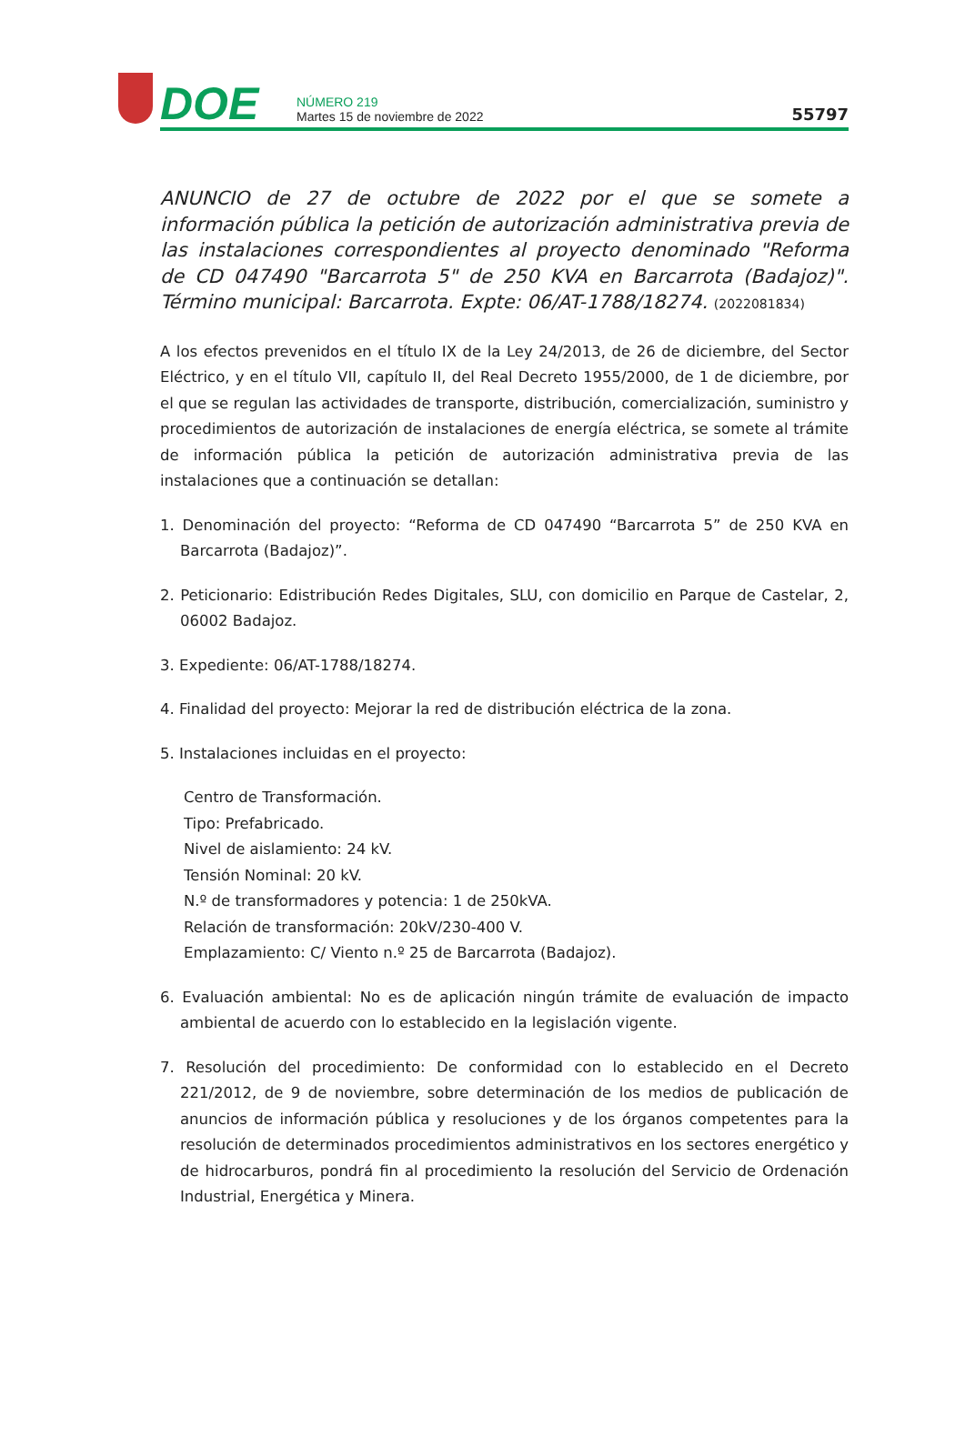DOE
NÚMERO 219
Martes 15 de noviembre de 2022
55797
ANUNCIO de 27 de octubre de 2022 por el que se somete a información pública la petición de autorización administrativa previa de las instalaciones correspondientes al proyecto denominado "Reforma de CD 047490 "Barcarrota 5" de 250 KVA en Barcarrota (Badajoz)". Término municipal: Barcarrota. Expte: 06/AT-1788/18274. (2022081834)
A los efectos prevenidos en el título IX de la Ley 24/2013, de 26 de diciembre, del Sector Eléctrico, y en el título VII, capítulo II, del Real Decreto 1955/2000, de 1 de diciembre, por el que se regulan las actividades de transporte, distribución, comercialización, suministro y procedimientos de autorización de instalaciones de energía eléctrica, se somete al trámite de información pública la petición de autorización administrativa previa de las instalaciones que a continuación se detallan:
1. Denominación del proyecto: “Reforma de CD 047490 “Barcarrota 5” de 250 KVA en Barcarrota (Badajoz)”.
2. Peticionario: Edistribución Redes Digitales, SLU, con domicilio en Parque de Castelar, 2, 06002 Badajoz.
3. Expediente: 06/AT-1788/18274.
4. Finalidad del proyecto: Mejorar la red de distribución eléctrica de la zona.
5. Instalaciones incluidas en el proyecto:
Centro de Transformación.
Tipo: Prefabricado.
Nivel de aislamiento: 24 kV.
Tensión Nominal: 20 kV.
N.º de transformadores y potencia: 1 de 250kVA.
Relación de transformación: 20kV/230-400 V.
Emplazamiento: C/ Viento n.º 25 de Barcarrota (Badajoz).
6. Evaluación ambiental: No es de aplicación ningún trámite de evaluación de impacto ambiental de acuerdo con lo establecido en la legislación vigente.
7. Resolución del procedimiento: De conformidad con lo establecido en el Decreto 221/2012, de 9 de noviembre, sobre determinación de los medios de publicación de anuncios de información pública y resoluciones y de los órganos competentes para la resolución de determinados procedimientos administrativos en los sectores energético y de hidrocarburos, pondrá fin al procedimiento la resolución del Servicio de Ordenación Industrial, Energética y Minera.